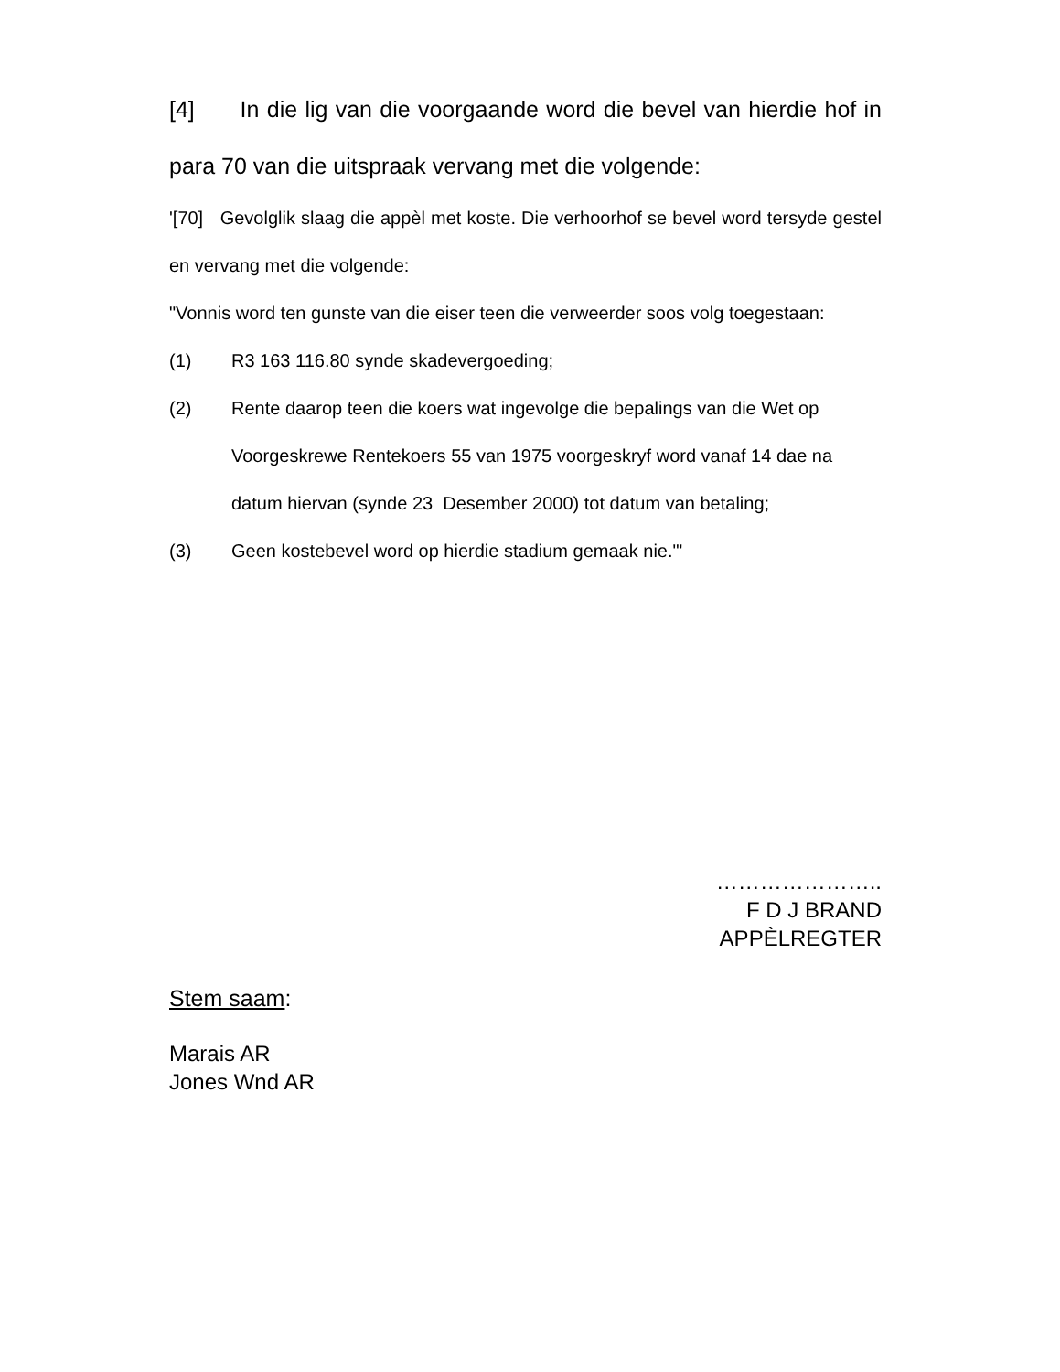[4] In die lig van die voorgaande word die bevel van hierdie hof in para 70 van die uitspraak vervang met die volgende:
'[70] Gevolglik slaag die appèl met koste. Die verhoorhof se bevel word tersyde gestel en vervang met die volgende:
"Vonnis word ten gunste van die eiser teen die verweerder soos volg toegestaan:
(1) R3 163 116.80 synde skadevergoeding;
(2) Rente daarop teen die koers wat ingevolge die bepalings van die Wet op Voorgeskrewe Rentekoers 55 van 1975 voorgeskryf word vanaf 14 dae na datum hiervan (synde 23 Desember 2000) tot datum van betaling;
(3) Geen kostebevel word op hierdie stadium gemaak nie."'
…………………..
F D J BRAND
APPÈLREGTER
Stem saam:
Marais AR
Jones Wnd AR